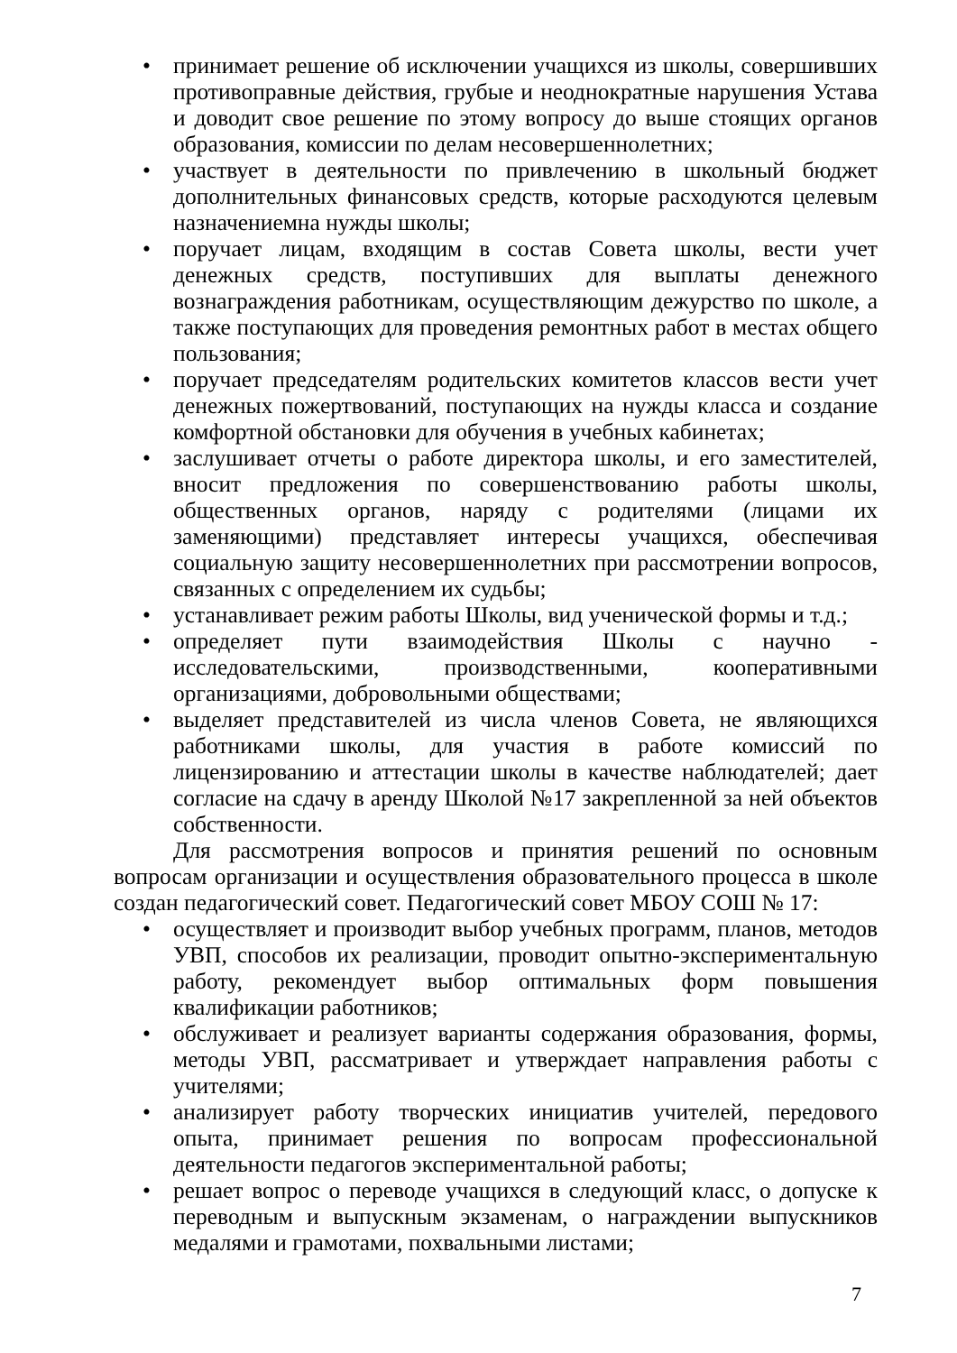• принимает решение об исключении учащихся из школы, совершивших противоправные действия, грубые и неоднократные нарушения Устава и доводит свое решение по этому вопросу до выше стоящих органов образования, комиссии по делам несовершеннолетних;
• участвует в деятельности по привлечению в школьный бюджет дополнительных финансовых средств, которые расходуются целевым назначениемна нужды школы;
• поручает лицам, входящим в состав Совета школы, вести учет денежных средств, поступивших для выплаты денежного вознаграждения работникам, осуществляющим дежурство по школе, а также поступающих для проведения ремонтных работ в местах общего пользования;
• поручает председателям родительских комитетов классов вести учет денежных пожертвований, поступающих на нужды класса и создание комфортной обстановки для обучения в учебных кабинетах;
• заслушивает отчеты о работе директора школы, и его заместителей, вносит предложения по совершенствованию работы школы, общественных органов, наряду с родителями (лицами их заменяющими) представляет интересы учащихся, обеспечивая социальную защиту несовершеннолетних при рассмотрении вопросов, связанных с определением их судьбы;
• устанавливает режим работы Школы, вид ученической формы и т.д.;
• определяет пути взаимодействия Школы с научно - исследовательскими, производственными, кооперативными организациями, добровольными обществами;
• выделяет представителей из числа членов Совета, не являющихся работниками школы, для участия в работе комиссий по лицензированию и аттестации школы в качестве наблюдателей; дает согласие на сдачу в аренду Школой №17 закрепленной за ней объектов собственности.
Для рассмотрения вопросов и принятия решений по основным вопросам организации и осуществления образовательного процесса в школе создан педагогический совет. Педагогический совет МБОУ СОШ № 17:
• осуществляет и производит выбор учебных программ, планов, методов УВП, способов их реализации, проводит опытно-экспериментальную работу, рекомендует выбор оптимальных форм повышения квалификации работников;
• обслуживает и реализует варианты содержания образования, формы, методы УВП, рассматривает и утверждает направления работы с учителями;
• анализирует работу творческих инициатив учителей, передового опыта, принимает решения по вопросам профессиональной деятельности педагогов экспериментальной работы;
• решает вопрос о переводе учащихся в следующий класс, о допуске к переводным и выпускным экзаменам, о награждении выпускников медалями и грамотами, похвальными листами;
7